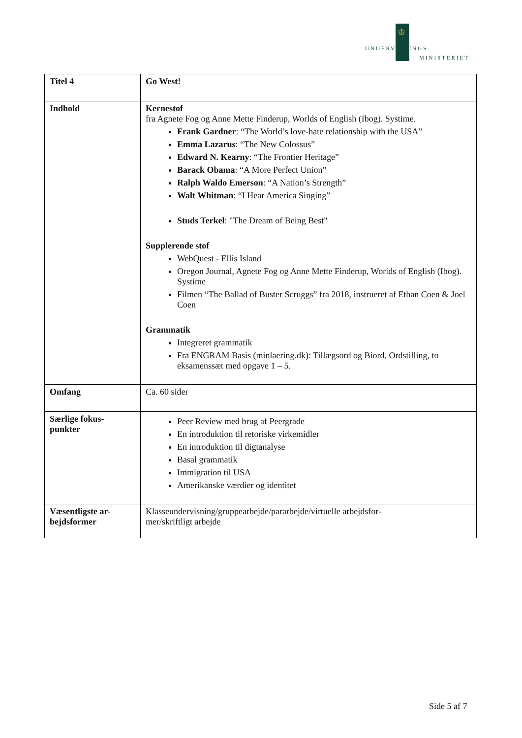♔
UNDERVISNINGS
MINISTERIET
| Titel 4 | Go West! |
| Indhold | Kernestof fra Agnete Fog og Anne Mette Finderup, Worlds of English (Ibog). Systime. Frank Gardner : “The World’s love-hate relationship with the USA” Emma Lazarus : “The New Colossus” Edward N. Kearny : “The Frontier Heritage” Barack Obama : “A More Perfect Union” Ralph Waldo Emerson : “A Nation’s Strength” Walt Whitman : “I Hear America Singing” Studs Terkel : "The Dream of Being Best" Supplerende stof WebQuest - Ellis Island Oregon Journal, Agnete Fog og Anne Mette Finderup, Worlds of English (Ibog). Systime Filmen “The Ballad of Buster Scruggs” fra 2018, instrueret af Ethan Coen & Joel Coen Grammatik Integreret grammatik Fra ENGRAM Basis (minlaering.dk): Tillægsord og Biord, Ordstilling, to eksamenssæt med opgave 1 – 5. |
| Omfang | Ca. 60 sider |
| Særlige fokus- punkter | Peer Review med brug af Peergrade En introduktion til retoriske virkemidler En introduktion til digtanalyse Basal grammatik Immigration til USA Amerikanske værdier og identitet |
| Væsentligste ar- bejdsformer | Klasseundervisning/gruppearbejde/pararbejde/virtuelle arbejdsfor- mer/skriftligt arbejde |
Side 5 af 7